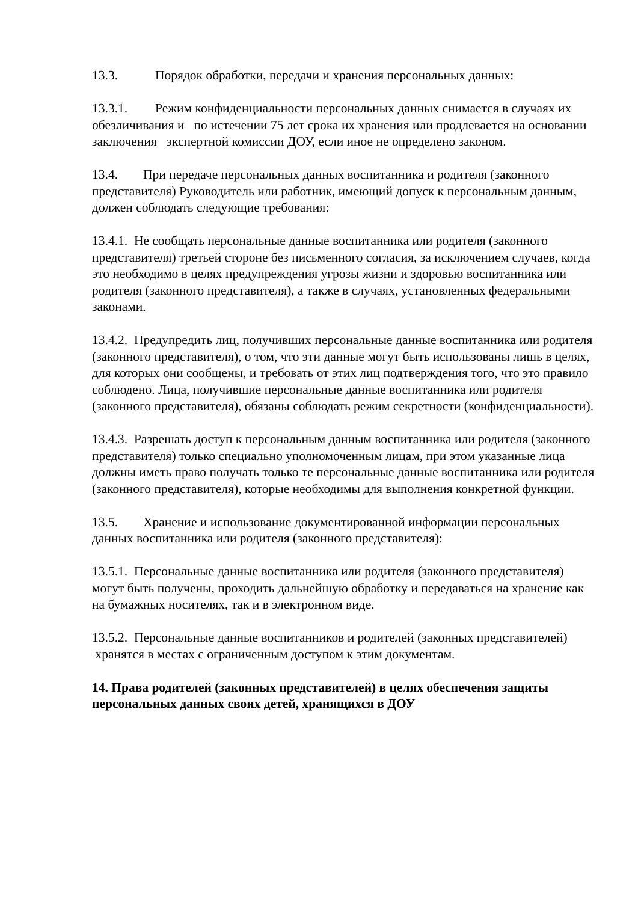13.3. Порядок обработки, передачи и хранения персональных данных:
13.3.1. Режим конфиденциальности персональных данных снимается в случаях их обезличивания и по истечении 75 лет срока их хранения или продлевается на основании заключения экспертной комиссии ДОУ, если иное не определено законом.
13.4. При передаче персональных данных воспитанника и родителя (законного представителя) Руководитель или работник, имеющий допуск к персональным данным, должен соблюдать следующие требования:
13.4.1. Не сообщать персональные данные воспитанника или родителя (законного представителя) третьей стороне без письменного согласия, за исключением случаев, когда это необходимо в целях предупреждения угрозы жизни и здоровью воспитанника или родителя (законного представителя), а также в случаях, установленных федеральными законами.
13.4.2. Предупредить лиц, получивших персональные данные воспитанника или родителя (законного представителя), о том, что эти данные могут быть использованы лишь в целях, для которых они сообщены, и требовать от этих лиц подтверждения того, что это правило соблюдено. Лица, получившие персональные данные воспитанника или родителя (законного представителя), обязаны соблюдать режим секретности (конфиденциальности).
13.4.3. Разрешать доступ к персональным данным воспитанника или родителя (законного представителя) только специально уполномоченным лицам, при этом указанные лица должны иметь право получать только те персональные данные воспитанника или родителя (законного представителя), которые необходимы для выполнения конкретной функции.
13.5. Хранение и использование документированной информации персональных данных воспитанника или родителя (законного представителя):
13.5.1. Персональные данные воспитанника или родителя (законного представителя) могут быть получены, проходить дальнейшую обработку и передаваться на хранение как на бумажных носителях, так и в электронном виде.
13.5.2. Персональные данные воспитанников и родителей (законных представителей) хранятся в местах с ограниченным доступом к этим документам.
14. Права родителей (законных представителей) в целях обеспечения защиты персональных данных своих детей, хранящихся в ДОУ